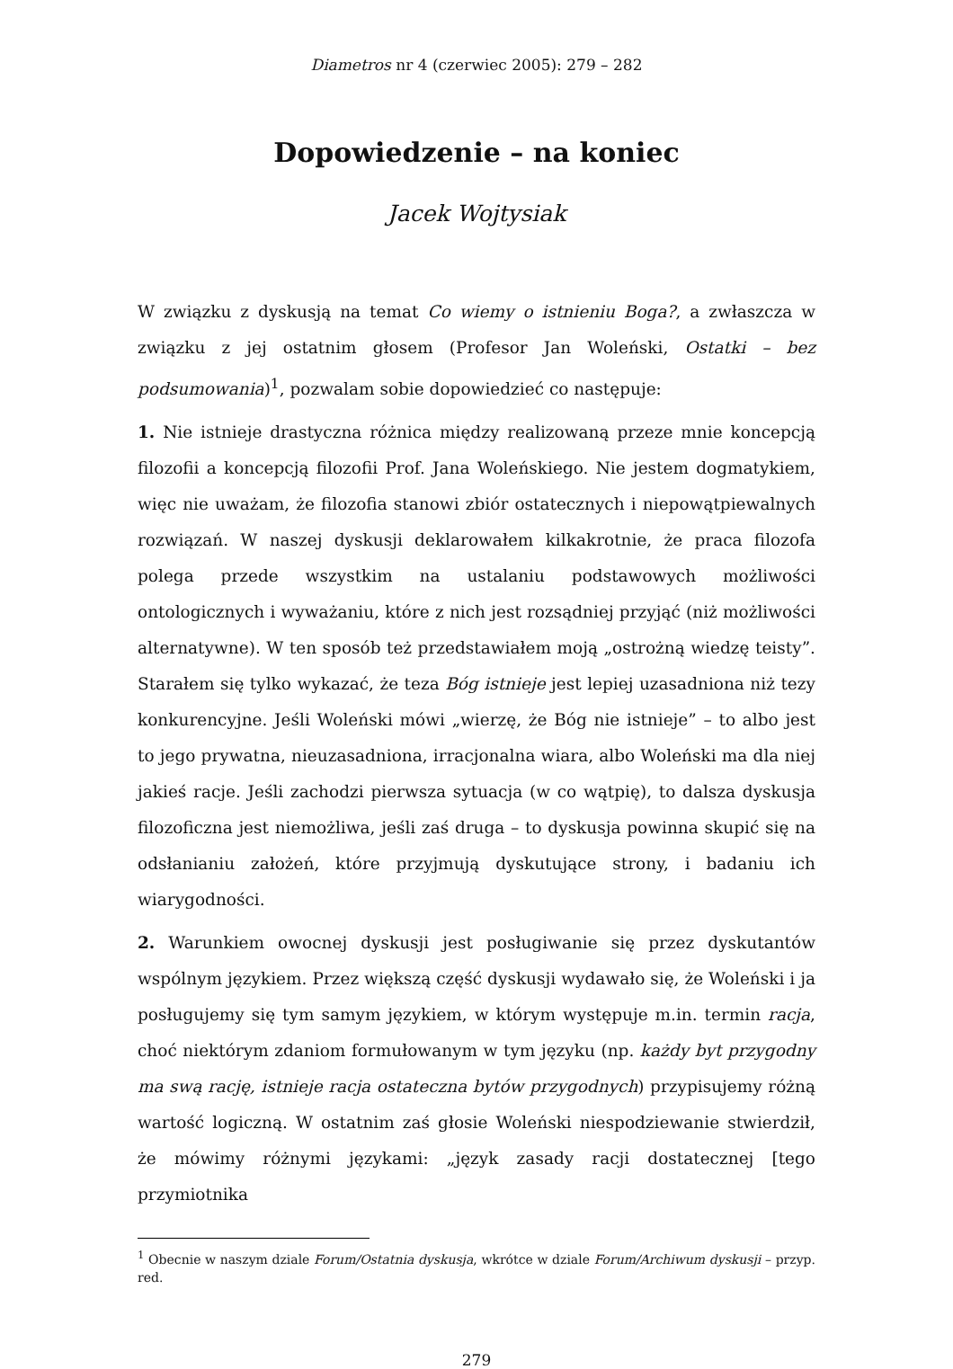Diametros nr 4 (czerwiec 2005): 279 – 282
Dopowiedzenie – na koniec
Jacek Wojtysiak
W związku z dyskusją na temat Co wiemy o istnieniu Boga?, a zwłaszcza w związku z jej ostatnim głosem (Profesor Jan Woleński, Ostatki – bez podsumowania)<sup>1</sup>, pozwalam sobie dopowiedzieć co następuje:
1. Nie istnieje drastyczna różnica między realizowaną przeze mnie koncepcją filozofii a koncepcją filozofii Prof. Jana Woleńskiego. Nie jestem dogmatykiem, więc nie uważam, że filozofia stanowi zbiór ostatecznych i niepowątpiewalnych rozwiązań. W naszej dyskusji deklarowałem kilkakrotnie, że praca filozofa polega przede wszystkim na ustalaniu podstawowych możliwości ontologicznych i wyważaniu, które z nich jest rozsądniej przyjąć (niż możliwości alternatywne). W ten sposób też przedstawiałem moją „ostrożną wiedzę teisty”. Starałem się tylko wykazać, że teza Bóg istnieje jest lepiej uzasadniona niż tezy konkurencyjne. Jeśli Woleński mówi „wierzę, że Bóg nie istnieje” – to albo jest to jego prywatna, nieuzasadniona, irracjonalna wiara, albo Woleński ma dla niej jakieś racje. Jeśli zachodzi pierwsza sytuacja (w co wątpię), to dalsza dyskusja filozoficzna jest niemożliwa, jeśli zaś druga – to dyskusja powinna skupić się na odsłanianiu założeń, które przyjmują dyskutujące strony, i badaniu ich wiarygodności.
2. Warunkiem owocnej dyskusji jest posługiwanie się przez dyskutantów wspólnym językiem. Przez większą część dyskusji wydawało się, że Woleński i ja posługujemy się tym samym językiem, w którym występuje m.in. termin racja, choć niektórym zdaniom formułowanym w tym języku (np. każdy byt przygodny ma swą rację, istnieje racja ostateczna bytów przygodnych) przypisujemy różną wartość logiczną. W ostatnim zaś głosie Woleński niespodziewanie stwierdził, że mówimy różnymi językami: „język zasady racji dostatecznej [tego przymiotnika
<sup>1</sup> Obecnie w naszym dziale Forum/Ostatnia dyskusja, wkrótce w dziale Forum/Archiwum dyskusji – przyp. red.
279